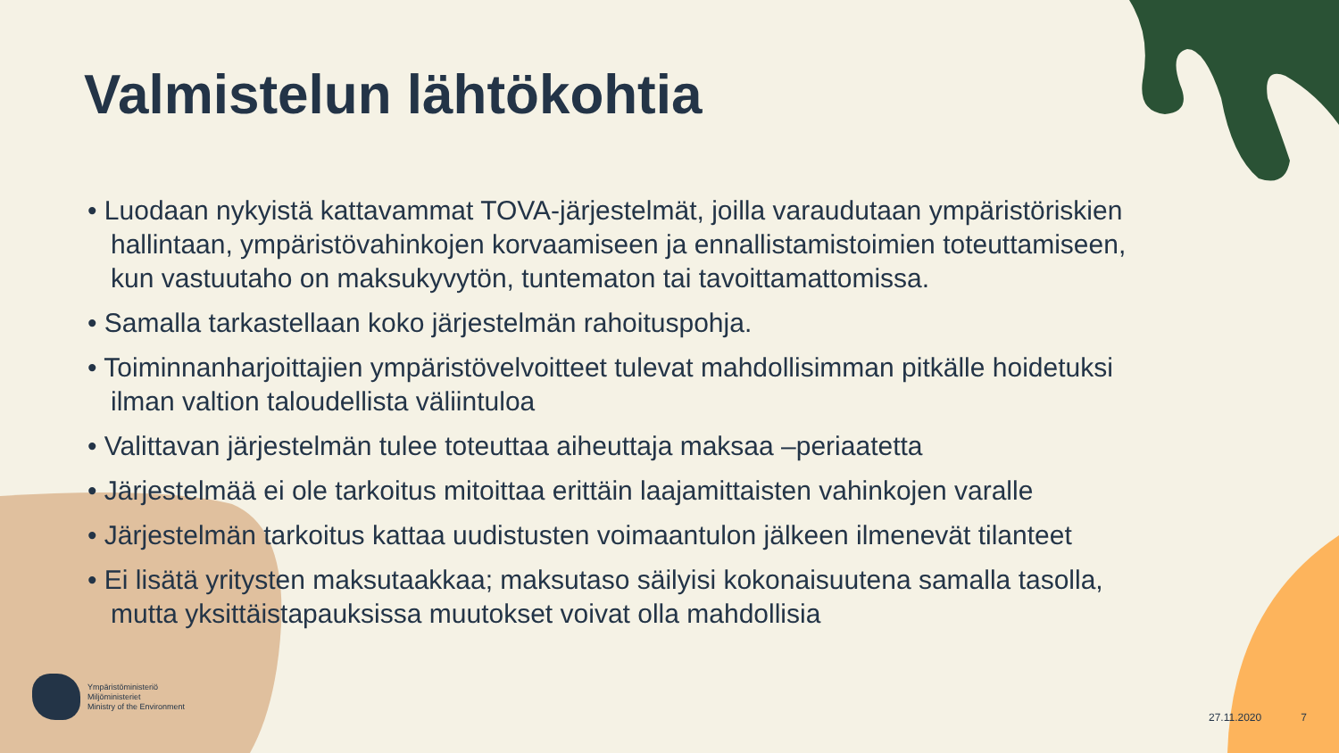Valmistelun lähtökohtia
• Luodaan nykyistä kattavammat TOVA-järjestelmät, joilla varaudutaan ympäristöriskien hallintaan, ympäristövahinkojen korvaamiseen ja ennallistamistoimien toteuttamiseen, kun vastuutaho on maksukyvytön, tuntematon tai tavoittamattomissa.
• Samalla tarkastellaan koko järjestelmän rahoituspohja.
• Toiminnanharjoittajien ympäristövelvoitteet tulevat mahdollisimman pitkälle hoidetuksi ilman valtion taloudellista väliintuloa
• Valittavan järjestelmän tulee toteuttaa aiheuttaja maksaa –periaatetta
• Järjestelmää ei ole tarkoitus mitoittaa erittäin laajamittaisten vahinkojen varalle
• Järjestelmän tarkoitus kattaa uudistusten voimaantulon jälkeen ilmenevät tilanteet
• Ei lisätä yritysten maksutaakkaa; maksutaso säilyisi kokonaisuutena samalla tasolla, mutta yksittäistapauksissa muutokset voivat olla mahdollisia
Ympäristöministeriö
Miljöministeriet
Ministry of the Environment
27.11.2020 7